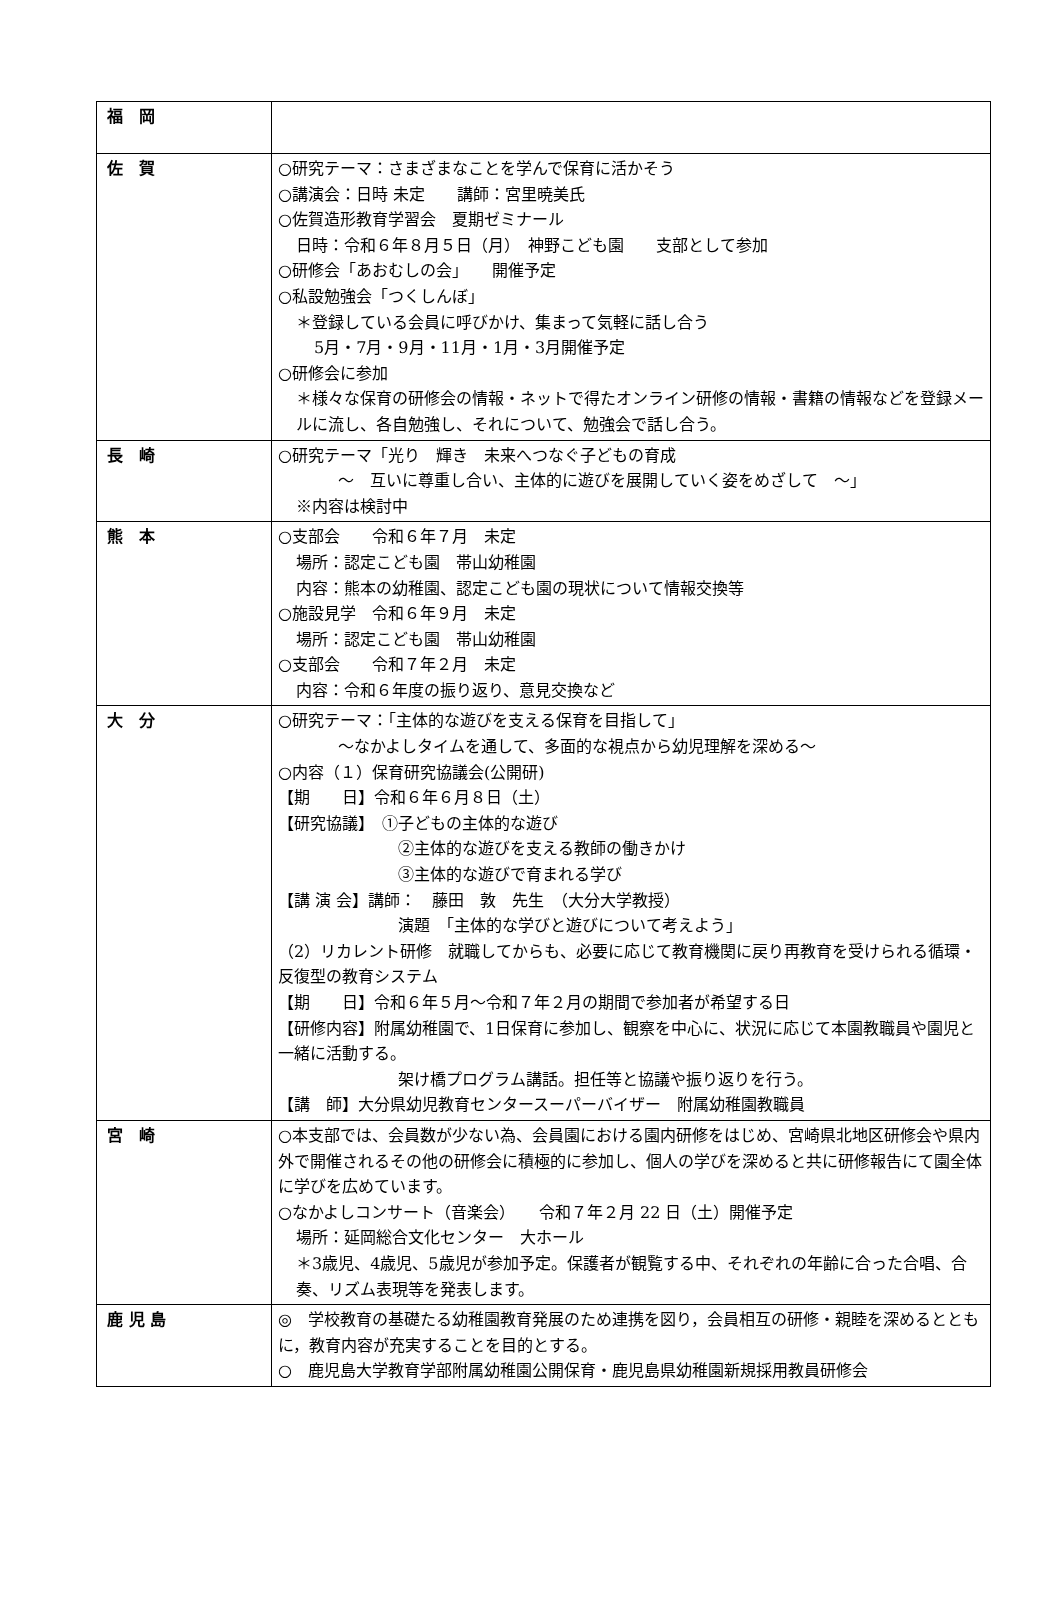| 福 岡 | |
| 佐 賀 | ○研究テーマ：さまざまなことを学んで保育に活かそう ○講演会：日時 未定 講師：宮里暁美氏 ○佐賀造形教育学習会 夏期ゼミナール 日時：令和６年８月５日（月） 神野こども園 支部として参加 ○研修会「あおむしの会」 開催予定 ○私設勉強会「つくしんぼ」 ＊登録している会員に呼びかけ、集まって気軽に話し合う 5月・7月・9月・11月・1月・3月開催予定 ○研修会に参加 ＊様々な保育の研修会の情報・ネットで得たオンライン研修の情報・書籍の情報などを登録メールに流し、各自勉強し、それについて、勉強会で話し合う。 |
| 長 崎 | ○研究テーマ「光り 輝き 未来へつなぐ子どもの育成 ～ 互いに尊重し合い、主体的に遊びを展開していく姿をめざして ～」 ※内容は検討中 |
| 熊 本 | ○支部会 令和６年７月 未定 場所：認定こども園 帯山幼稚園 内容：熊本の幼稚園、認定こども園の現状について情報交換等 ○施設見学 令和６年９月 未定 場所：認定こども園 帯山幼稚園 ○支部会 令和７年２月 未定 内容：令和６年度の振り返り、意見交換など |
| 大 分 | ○研究テーマ：「主体的な遊びを支える保育を目指して」 ～なかよしタイムを通して、多面的な視点から幼児理解を深める～ ○内容（１）保育研究協議会(公開研) 【期 日】令和６年６月８日（土） 【研究協議】 ①子どもの主体的な遊び ②主体的な遊びを支える教師の働きかけ ③主体的な遊びで育まれる学び 【講 演 会】講師： 藤田 敦 先生 （大分大学教授） 演題 「主体的な学びと遊びについて考えよう」 （2）リカレント研修 就職してからも、必要に応じて教育機関に戻り再教育を受けられる循環・反復型の教育システム 【期 日】令和６年５月～令和７年２月の期間で参加者が希望する日 【研修内容】附属幼稚園で、1日保育に参加し、観察を中心に、状況に応じて本園教職員や園児と一緒に活動する。 架け橋プログラム講話。担任等と協議や振り返りを行う。 【講 師】大分県幼児教育センタースーパーバイザー 附属幼稚園教職員 |
| 宮 崎 | ○本支部では、会員数が少ない為、会員園における園内研修をはじめ、宮崎県北地区研修会や県内外で開催されるその他の研修会に積極的に参加し、個人の学びを深めると共に研修報告にて園全体に学びを広めています。 ○なかよしコンサート（音楽会） 令和７年２月 22 日（土）開催予定 場所：延岡総合文化センター 大ホール ＊3歳児、4歳児、5歳児が参加予定。保護者が観覧する中、それぞれの年齢に合った合唱、合奏、リズム表現等を発表します。 |
| 鹿 児 島 | ◎ 学校教育の基礎たる幼稚園教育発展のため連携を図り，会員相互の研修・親睦を深めるとともに，教育内容が充実することを目的とする。 ○ 鹿児島大学教育学部附属幼稚園公開保育・鹿児島県幼稚園新規採用教員研修会 |